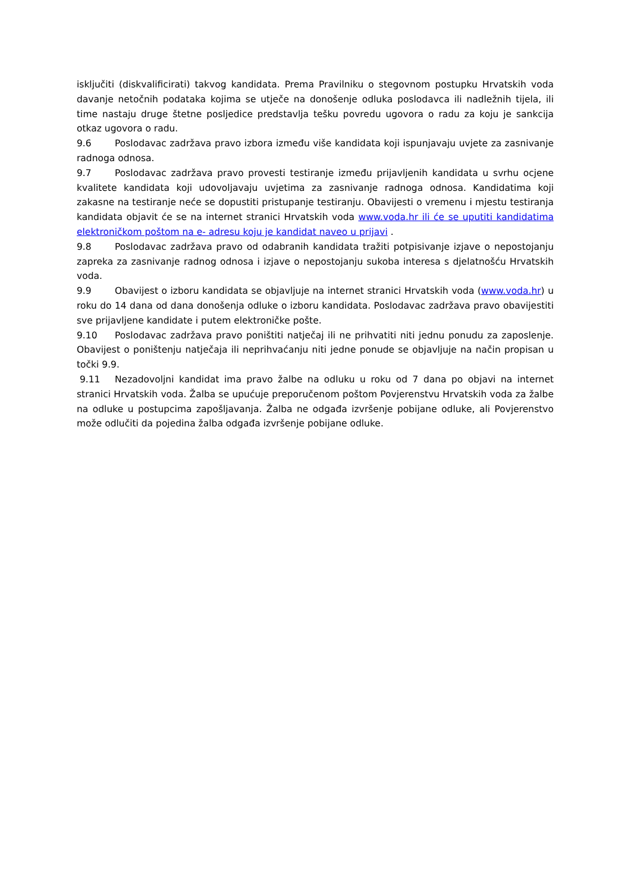isključiti (diskvalificirati) takvog kandidata. Prema Pravilniku o stegovnom postupku Hrvatskih voda davanje netočnih podataka kojima se utječe na donošenje odluka poslodavca ili nadležnih tijela, ili time nastaju druge štetne posljedice predstavlja tešku povredu ugovora o radu za koju je sankcija otkaz ugovora o radu.
9.6 Poslodavac zadržava pravo izbora između više kandidata koji ispunjavaju uvjete za zasnivanje radnoga odnosa.
9.7 Poslodavac zadržava pravo provesti testiranje između prijavljenih kandidata u svrhu ocjene kvalitete kandidata koji udovoljavaju uvjetima za zasnivanje radnoga odnosa. Kandidatima koji zakasne na testiranje neće se dopustiti pristupanje testiranju. Obavijesti o vremenu i mjestu testiranja kandidata objavit će se na internet stranici Hrvatskih voda www.voda.hr ili će se uputiti kandidatima elektroničkom poštom na e- adresu koju je kandidat naveo u prijavi .
9.8 Poslodavac zadržava pravo od odabranih kandidata tražiti potpisivanje izjave o nepostojanju zapreka za zasnivanje radnog odnosa i izjave o nepostojanju sukoba interesa s djelatnošću Hrvatskih voda.
9.9 Obavijest o izboru kandidata se objavljuje na internet stranici Hrvatskih voda (www.voda.hr) u roku do 14 dana od dana donošenja odluke o izboru kandidata. Poslodavac zadržava pravo obavijestiti sve prijavljene kandidate i putem elektroničke pošte.
9.10 Poslodavac zadržava pravo poništiti natječaj ili ne prihvatiti niti jednu ponudu za zaposlenje. Obavijest o poništenju natječaja ili neprihvaćanju niti jedne ponude se objavljuje na način propisan u točki 9.9.
9.11 Nezadovoljni kandidat ima pravo žalbe na odluku u roku od 7 dana po objavi na internet stranici Hrvatskih voda. Žalba se upućuje preporučenom poštom Povjerenstvu Hrvatskih voda za žalbe na odluke u postupcima zapošljavanja. Žalba ne odgađa izvršenje pobijane odluke, ali Povjerenstvo može odlučiti da pojedina žalba odgađa izvršenje pobijane odluke.